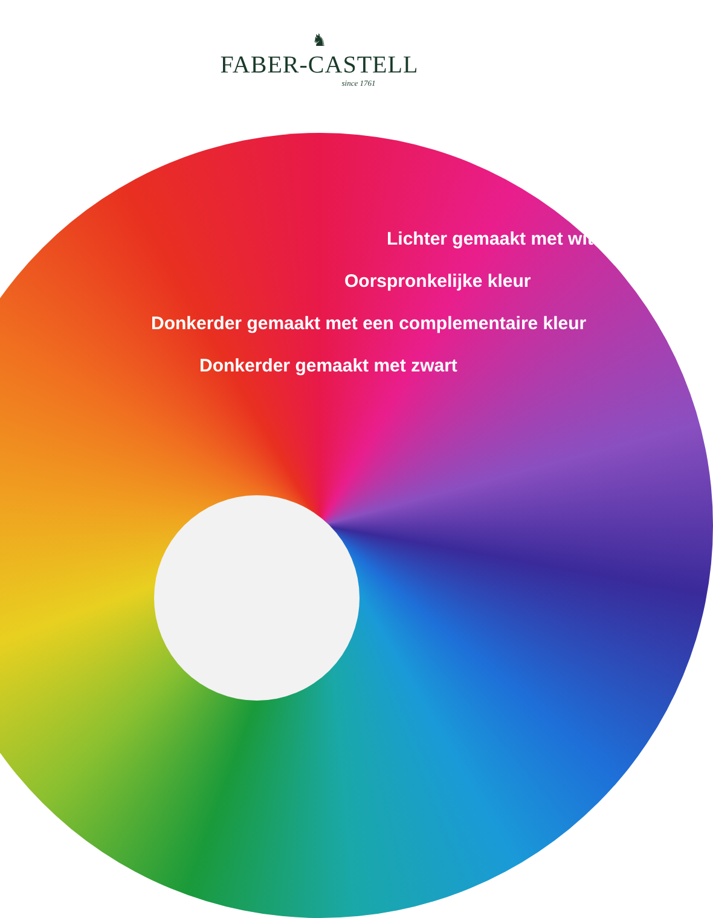♞
FABER-CASTELL
since 1761
Lichter gemaakt met wit
Oorspronkelijke kleur
Donkerder gemaakt met een complementaire kleur
Donkerder gemaakt met zwart